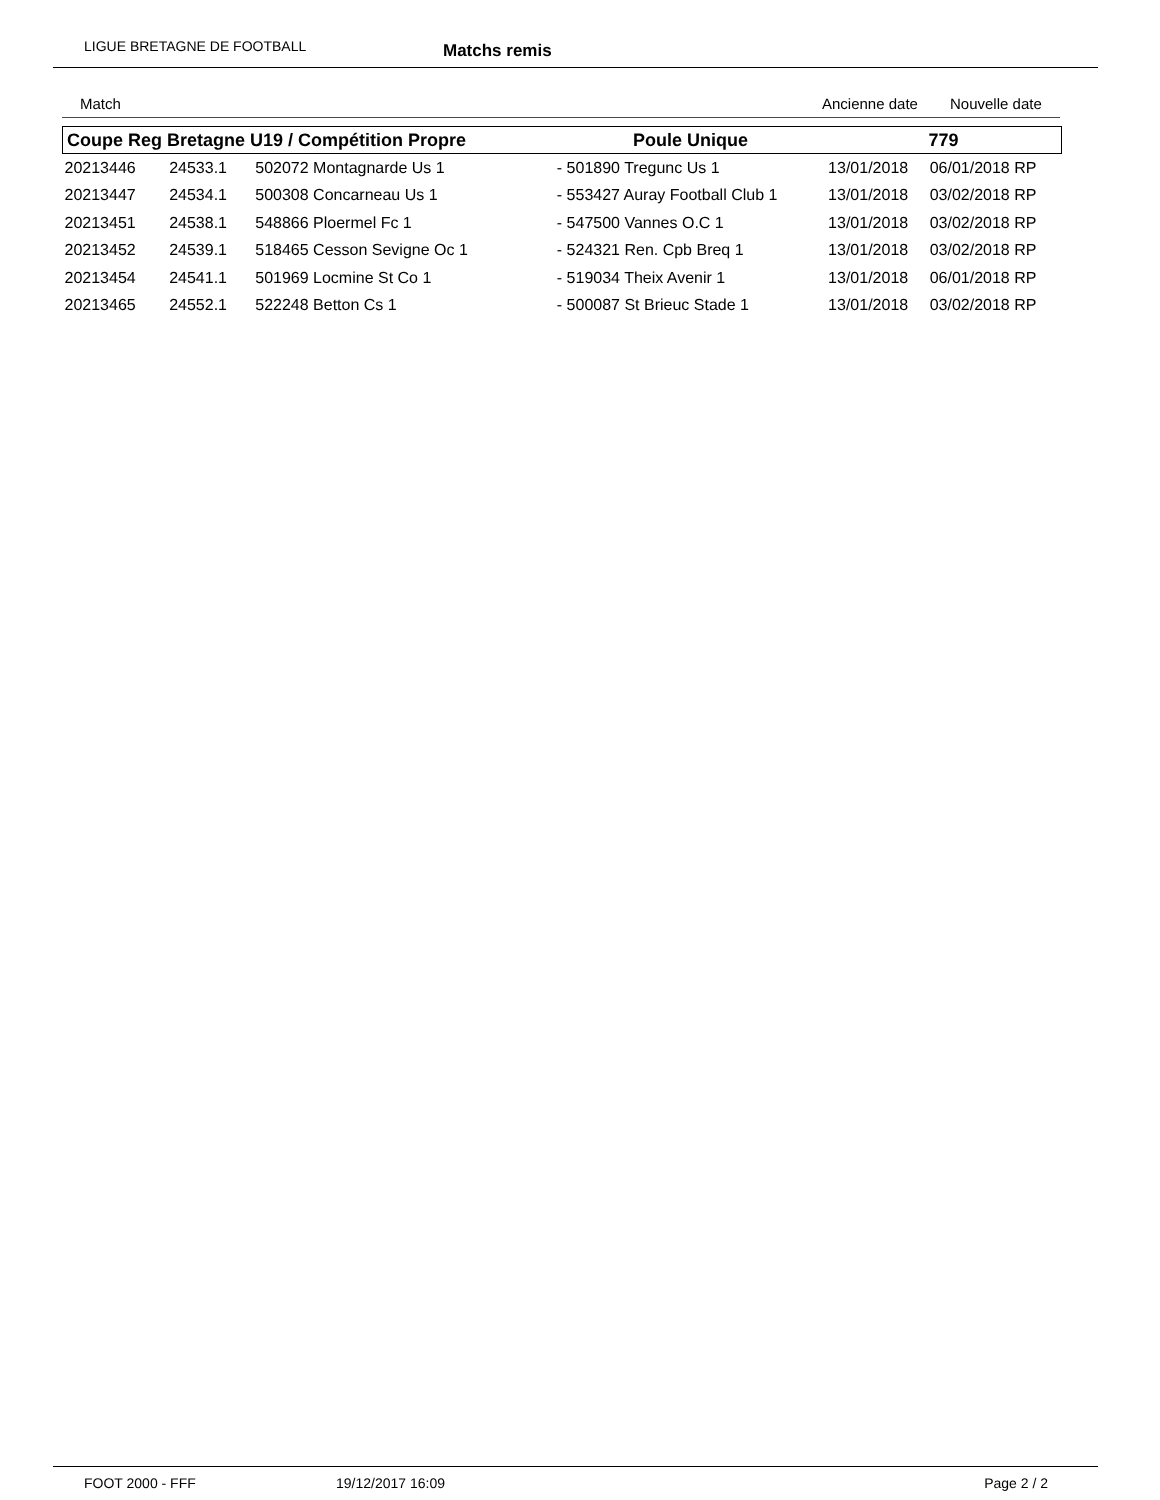LIGUE BRETAGNE DE FOOTBALL
Matchs remis
Match Ancienne date Nouvelle date
| Coupe Reg Bretagne U19 / Compétition Propre | | | Poule Unique | 779 | |
| --- | --- | --- | --- | --- | --- |
| 20213446 | 24533.1 | 502072 Montagnarde Us 1 | - 501890 Tregunc Us 1 | 13/01/2018 | 06/01/2018 RP |
| 20213447 | 24534.1 | 500308 Concarneau Us 1 | - 553427 Auray Football Club 1 | 13/01/2018 | 03/02/2018 RP |
| 20213451 | 24538.1 | 548866 Ploermel Fc 1 | - 547500 Vannes O.C 1 | 13/01/2018 | 03/02/2018 RP |
| 20213452 | 24539.1 | 518465 Cesson Sevigne Oc 1 | - 524321 Ren. Cpb Breq 1 | 13/01/2018 | 03/02/2018 RP |
| 20213454 | 24541.1 | 501969 Locmine St Co 1 | - 519034 Theix Avenir 1 | 13/01/2018 | 06/01/2018 RP |
| 20213465 | 24552.1 | 522248 Betton Cs 1 | - 500087 St Brieuc Stade 1 | 13/01/2018 | 03/02/2018 RP |
FOOT 2000 - FFF 19/12/2017 16:09 Page 2 / 2